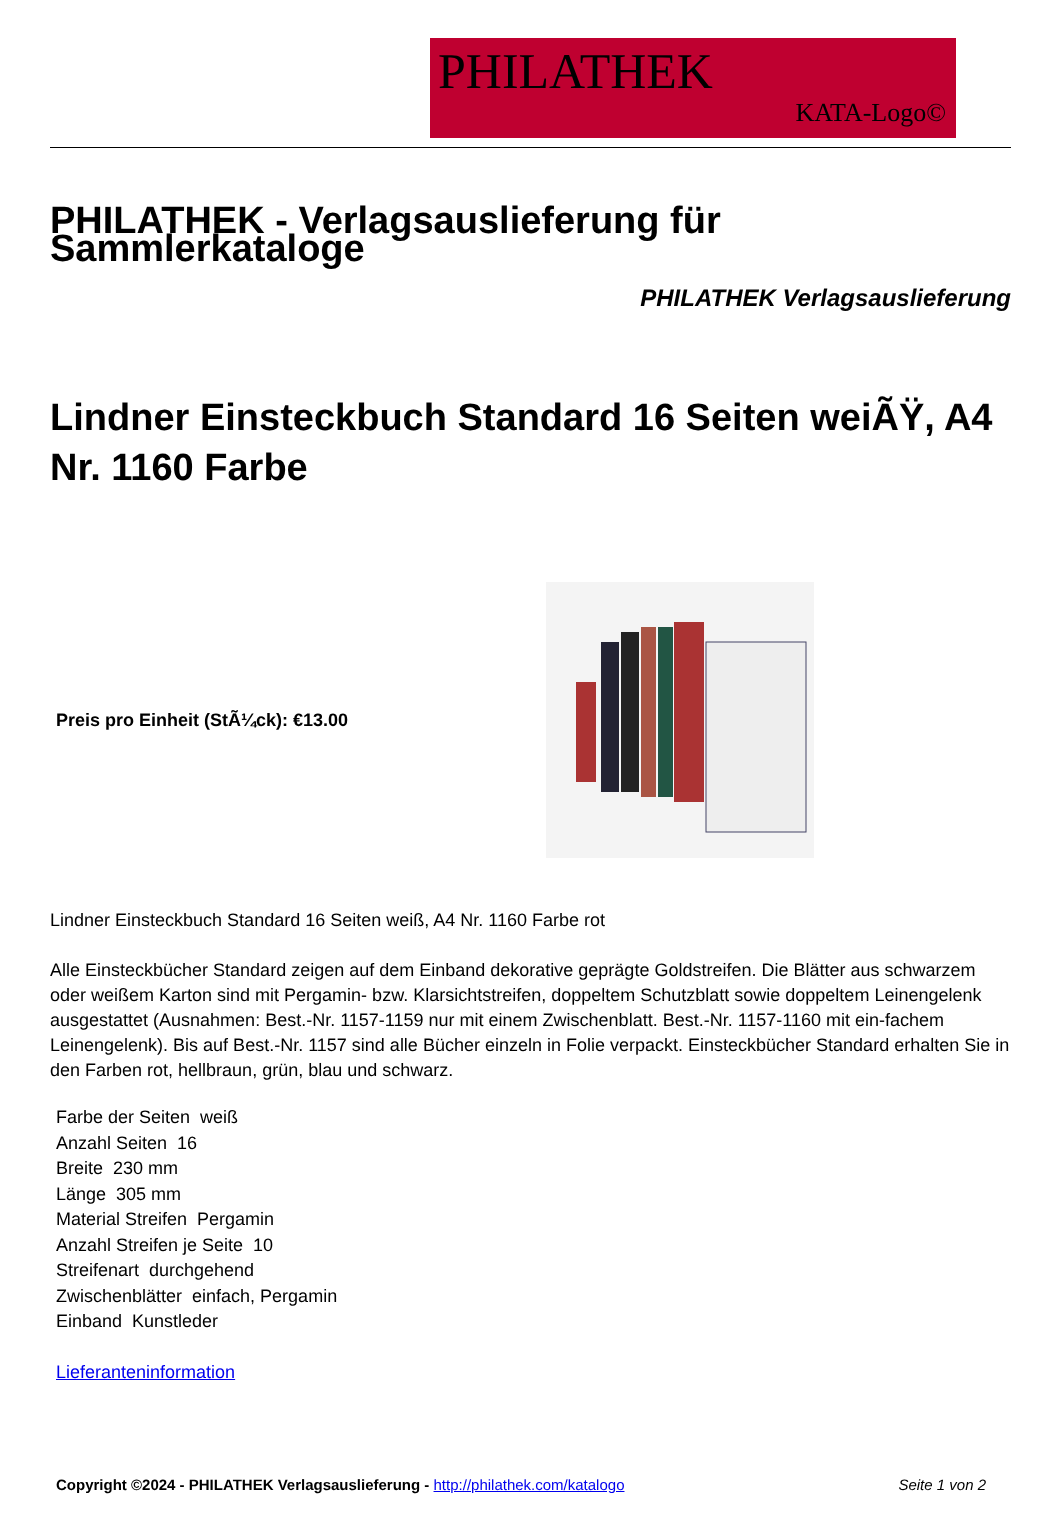PHILATHEK
KATA-Logo©
PHILATHEK - Verlagsauslieferung für Sammlerkataloge
PHILATHEK Verlagsauslieferung
Lindner Einsteckbuch Standard 16 Seiten weiÃŸ, A4 Nr. 1160 Farbe
Preis pro Einheit (StÃ¼ck): €13.00
Lindner Einsteckbuch Standard 16 Seiten weiß, A4 Nr. 1160 Farbe rot
Alle Einsteckbücher Standard zeigen auf dem Einband dekorative geprägte Goldstreifen. Die Blätter aus schwarzem oder weißem Karton sind mit Pergamin- bzw. Klarsichtstreifen, doppeltem Schutzblatt sowie doppeltem Leinengelenk ausgestattet (Ausnahmen: Best.-Nr. 1157-1159 nur mit einem Zwischenblatt. Best.-Nr. 1157-1160 mit ein-fachem Leinengelenk). Bis auf Best.-Nr. 1157 sind alle Bücher einzeln in Folie verpackt. Einsteckbücher Standard erhalten Sie in den Farben rot, hellbraun, grün, blau und schwarz.
Farbe der Seiten weiß
Anzahl Seiten 16
Breite 230 mm
Länge 305 mm
Material Streifen Pergamin
Anzahl Streifen je Seite 10
Streifenart durchgehend
Zwischenblätter einfach, Pergamin
Einband Kunstleder
Lieferanteninformation
Copyright ©2024 - PHILATHEK Verlagsauslieferung - http://philathek.com/katalogo Seite 1 von 2